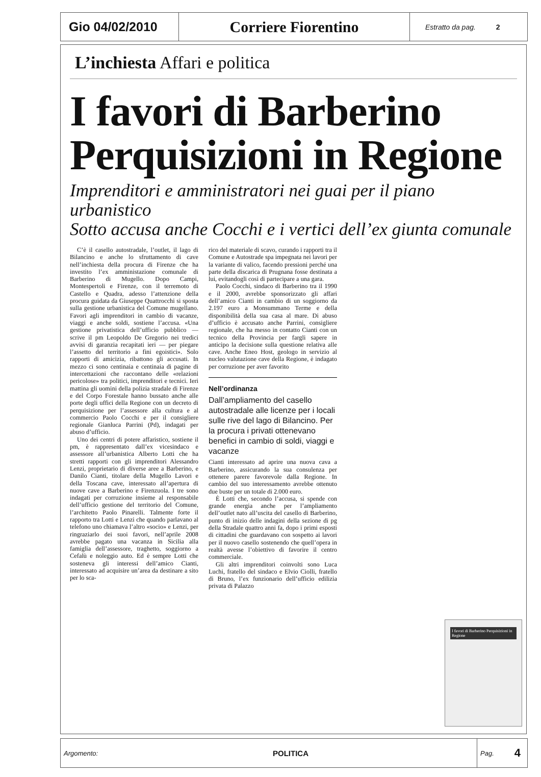Gio 04/02/2010
Corriere Fiorentino
Estratto da pag. 2
L’inchiesta Affari e politica
I favori di Barberino
Perquisizioni in Regione
Imprenditori e amministratori nei guai per il piano urbanistico
Sotto accusa anche Cocchi e i vertici dell’ex giunta comunale
C’è il casello autostradale, l’outlet, il lago di Bilancino e anche lo sfruttamento di cave nell’inchiesta della procura di Firenze che ha investito l’ex amministazione comunale di Barberino di Mugello. Dopo Campi, Montespertoli e Firenze, con il terremoto di Castello e Quadra, adesso l’attenzione della procura guidata da Giuseppe Quattrocchi si sposta sulla gestione urbanistica del Comune mugellano. Favori agli imprenditori in cambio di vacanze, viaggi e anche soldi, sostiene l’accusa. «Una gestione privatistica dell’ufficio pubblico — scrive il pm Leopoldo De Gregorio nei tredici avvisi di garanzia recapitati ieri — per piegare l’assetto del territorio a fini egoistici». Solo rapporti di amicizia, ribattono gli accusati. In mezzo ci sono centinaia e centinaia di pagine di intercettazioni che raccontano delle «relazioni pericolose» tra politici, imprenditori e tecnici. Ieri mattina gli uomini della polizia stradale di Firenze e del Corpo Forestale hanno bussato anche alle porte degli uffici della Regione con un decreto di perquisizione per l’assessore alla cultura e al commercio Paolo Cocchi e per il consigliere regionale Gianluca Parrini (Pd), indagati per abuso d’ufficio.
Uno dei centri di potere affaristico, sostiene il pm, è rappresentato dall’ex vicesindaco e assessore all’urbanistica Alberto Lotti che ha stretti rapporti con gli imprenditori Alessandro Lenzi, proprietario di diverse aree a Barberino, e Danilo Cianti, titolare della Mugello Lavori e della Toscana cave, interessato all’apertura di nuove cave a Barberino e Firenzuola. I tre sono indagati per corruzione insieme al responsabile dell’ufficio gestione del territorio del Comune, l’architetto Paolo Pinarelli. Talmente forte il rapporto tra Lotti e Lenzi che quando parlavano al telefono uno chiamava l’altro «socio» e Lenzi, per ringraziarlo dei suoi favori, nell’aprile 2008 avrebbe pagato una vacanza in Sicilia alla famiglia dell’assessore, traghetto, soggiorno a Cefalù e noleggio auto. Ed è sempre Lotti che sosteneva gli interessi dell’amico Cianti, interessato ad acquisire un’area da destinare a sito per lo sca-
rico del materiale di scavo, curando i rapporti tra il Comune e Autostrade spa impegnata nei lavori per la variante di valico, facendo pressioni perché una parte della discarica di Prugnana fosse destinata a lui, evitandogli così di partecipare a una gara.
Paolo Cocchi, sindaco di Barberino tra il 1990 e il 2000, avrebbe sponsorizzato gli affari dell’amico Cianti in cambio di un soggiorno da 2.197 euro a Monsummano Terme e della disponibilità della sua casa al mare. Di abuso d’ufficio è accusato anche Parrini, consigliere regionale, che ha messo in contatto Cianti con un tecnico della Provincia per fargli sapere in anticipo la decisione sulla questione relativa alle cave. Anche Eneo Host, geologo in servizio al nucleo valutazione cave della Regione, è indagato per corruzione per aver favorito
Nell’ordinanza
Dall’ampliamento del casello autostradale alle licenze per i locali sulle rive del lago di Bilancino. Per la procura i privati ottenevano benefici in cambio di soldi, viaggi e vacanze
Cianti interessato ad aprire una nuova cava a Barberino, assicurando la sua consulenza per ottenere parere favorevole dalla Regione. In cambio del suo interessamento avrebbe ottenuto due buste per un totale di 2.000 euro.
È Lotti che, secondo l’accusa, si spende con grande energia anche per l’ampliamento dell’outlet nato all’uscita del casello di Barberino, punto di inizio delle indagini della sezione di pg della Stradale quattro anni fa, dopo i primi esposti di cittadini che guardavano con sospetto ai lavori per il nuovo casello sostenendo che quell’opera in realtà avesse l’obiettivo di favorire il centro commerciale.
Gli altri imprenditori coinvolti sono Luca Luchi, fratello del sindaco e Elvio Ciolli, fratello di Bruno, l’ex funzionario dell’ufficio edilizia privata di Palazzo
I favori di Barberino Perquisizioni in Regione
Argomento: POLITICA Pag. 4